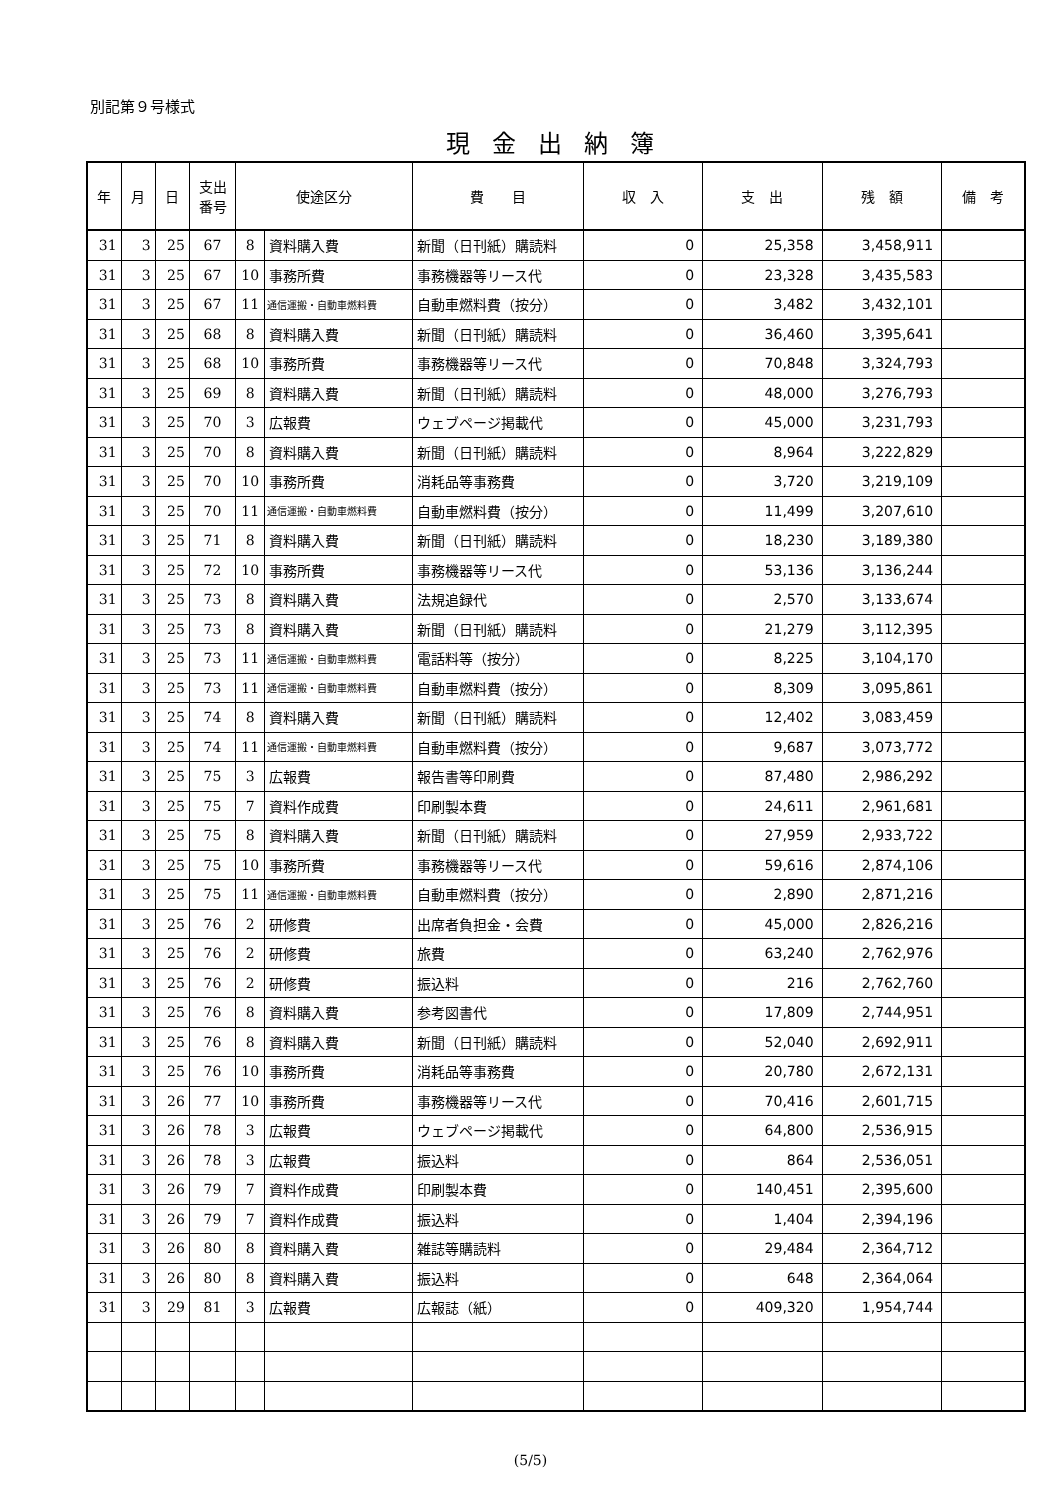別記第９号様式
現金出納簿
| 年 | 月 | 日 | 支出 番号 | 使途区分 | | 費 目 | 収 入 | 支 出 | 残 額 | 備 考 |
| --- | --- | --- | --- | --- | --- | --- | --- | --- | --- | --- |
| 31 | 3 | 25 | 67 | 8 | 資料購入費 | 新聞（日刊紙）購読料 | 0 | 25,358 | 3,458,911 | |
| 31 | 3 | 25 | 67 | 10 | 事務所費 | 事務機器等リース代 | 0 | 23,328 | 3,435,583 | |
| 31 | 3 | 25 | 67 | 11 | 通信運搬・自動車燃料費 | 自動車燃料費（按分） | 0 | 3,482 | 3,432,101 | |
| 31 | 3 | 25 | 68 | 8 | 資料購入費 | 新聞（日刊紙）購読料 | 0 | 36,460 | 3,395,641 | |
| 31 | 3 | 25 | 68 | 10 | 事務所費 | 事務機器等リース代 | 0 | 70,848 | 3,324,793 | |
| 31 | 3 | 25 | 69 | 8 | 資料購入費 | 新聞（日刊紙）購読料 | 0 | 48,000 | 3,276,793 | |
| 31 | 3 | 25 | 70 | 3 | 広報費 | ウェブページ掲載代 | 0 | 45,000 | 3,231,793 | |
| 31 | 3 | 25 | 70 | 8 | 資料購入費 | 新聞（日刊紙）購読料 | 0 | 8,964 | 3,222,829 | |
| 31 | 3 | 25 | 70 | 10 | 事務所費 | 消耗品等事務費 | 0 | 3,720 | 3,219,109 | |
| 31 | 3 | 25 | 70 | 11 | 通信運搬・自動車燃料費 | 自動車燃料費（按分） | 0 | 11,499 | 3,207,610 | |
| 31 | 3 | 25 | 71 | 8 | 資料購入費 | 新聞（日刊紙）購読料 | 0 | 18,230 | 3,189,380 | |
| 31 | 3 | 25 | 72 | 10 | 事務所費 | 事務機器等リース代 | 0 | 53,136 | 3,136,244 | |
| 31 | 3 | 25 | 73 | 8 | 資料購入費 | 法規追録代 | 0 | 2,570 | 3,133,674 | |
| 31 | 3 | 25 | 73 | 8 | 資料購入費 | 新聞（日刊紙）購読料 | 0 | 21,279 | 3,112,395 | |
| 31 | 3 | 25 | 73 | 11 | 通信運搬・自動車燃料費 | 電話料等（按分） | 0 | 8,225 | 3,104,170 | |
| 31 | 3 | 25 | 73 | 11 | 通信運搬・自動車燃料費 | 自動車燃料費（按分） | 0 | 8,309 | 3,095,861 | |
| 31 | 3 | 25 | 74 | 8 | 資料購入費 | 新聞（日刊紙）購読料 | 0 | 12,402 | 3,083,459 | |
| 31 | 3 | 25 | 74 | 11 | 通信運搬・自動車燃料費 | 自動車燃料費（按分） | 0 | 9,687 | 3,073,772 | |
| 31 | 3 | 25 | 75 | 3 | 広報費 | 報告書等印刷費 | 0 | 87,480 | 2,986,292 | |
| 31 | 3 | 25 | 75 | 7 | 資料作成費 | 印刷製本費 | 0 | 24,611 | 2,961,681 | |
| 31 | 3 | 25 | 75 | 8 | 資料購入費 | 新聞（日刊紙）購読料 | 0 | 27,959 | 2,933,722 | |
| 31 | 3 | 25 | 75 | 10 | 事務所費 | 事務機器等リース代 | 0 | 59,616 | 2,874,106 | |
| 31 | 3 | 25 | 75 | 11 | 通信運搬・自動車燃料費 | 自動車燃料費（按分） | 0 | 2,890 | 2,871,216 | |
| 31 | 3 | 25 | 76 | 2 | 研修費 | 出席者負担金・会費 | 0 | 45,000 | 2,826,216 | |
| 31 | 3 | 25 | 76 | 2 | 研修費 | 旅費 | 0 | 63,240 | 2,762,976 | |
| 31 | 3 | 25 | 76 | 2 | 研修費 | 振込料 | 0 | 216 | 2,762,760 | |
| 31 | 3 | 25 | 76 | 8 | 資料購入費 | 参考図書代 | 0 | 17,809 | 2,744,951 | |
| 31 | 3 | 25 | 76 | 8 | 資料購入費 | 新聞（日刊紙）購読料 | 0 | 52,040 | 2,692,911 | |
| 31 | 3 | 25 | 76 | 10 | 事務所費 | 消耗品等事務費 | 0 | 20,780 | 2,672,131 | |
| 31 | 3 | 26 | 77 | 10 | 事務所費 | 事務機器等リース代 | 0 | 70,416 | 2,601,715 | |
| 31 | 3 | 26 | 78 | 3 | 広報費 | ウェブページ掲載代 | 0 | 64,800 | 2,536,915 | |
| 31 | 3 | 26 | 78 | 3 | 広報費 | 振込料 | 0 | 864 | 2,536,051 | |
| 31 | 3 | 26 | 79 | 7 | 資料作成費 | 印刷製本費 | 0 | 140,451 | 2,395,600 | |
| 31 | 3 | 26 | 79 | 7 | 資料作成費 | 振込料 | 0 | 1,404 | 2,394,196 | |
| 31 | 3 | 26 | 80 | 8 | 資料購入費 | 雑誌等購読料 | 0 | 29,484 | 2,364,712 | |
| 31 | 3 | 26 | 80 | 8 | 資料購入費 | 振込料 | 0 | 648 | 2,364,064 | |
| 31 | 3 | 29 | 81 | 3 | 広報費 | 広報誌（紙） | 0 | 409,320 | 1,954,744 | |
(5/5)